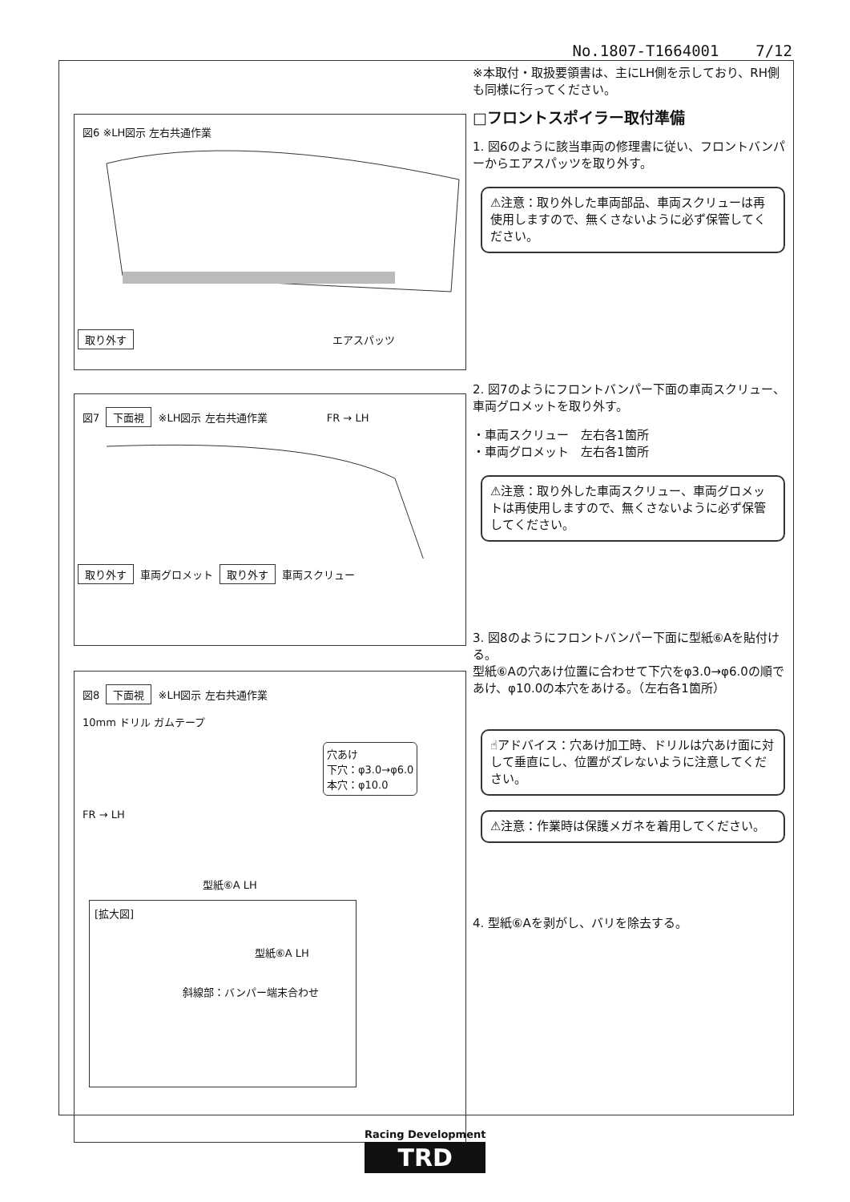No.1807-T1664001 7/12
図6 ※LH図示 左右共通作業
取り外す エアスパッツ
図7 下面視 ※LH図示 左右共通作業 FR → LH
取り外す 車両グロメット 取り外す 車両スクリュー
図8 下面視 ※LH図示 左右共通作業
10mm ドリル ガムテープ
穴あけ
下穴：φ3.0→φ6.0
本穴：φ10.0
FR → LH
型紙⑥A LH
[拡大図]
型紙⑥A LH
斜線部：バンパー端末合わせ
※本取付・取扱要領書は、主にLH側を示しており、RH側も同様に行ってください。
□フロントスポイラー取付準備
1. 図6のように該当車両の修理書に従い、フロントバンパーからエアスパッツを取り外す。
⚠注意：取り外した車両部品、車両スクリューは再使用しますので、無くさないように必ず保管してください。
2. 図7のようにフロントバンパー下面の車両スクリュー、車両グロメットを取り外す。
・車両スクリュー　左右各1箇所
・車両グロメット　左右各1箇所
⚠注意：取り外した車両スクリュー、車両グロメットは再使用しますので、無くさないように必ず保管してください。
3. 図8のようにフロントバンパー下面に型紙⑥Aを貼付ける。
型紙⑥Aの穴あけ位置に合わせて下穴をφ3.0→φ6.0の順であけ、φ10.0の本穴をあける。（左右各1箇所）
☝アドバイス：穴あけ加工時、ドリルは穴あけ面に対して垂直にし、位置がズレないように注意してください。
⚠注意：作業時は保護メガネを着用してください。
4. 型紙⑥Aを剥がし、バリを除去する。
Racing Development
TRD